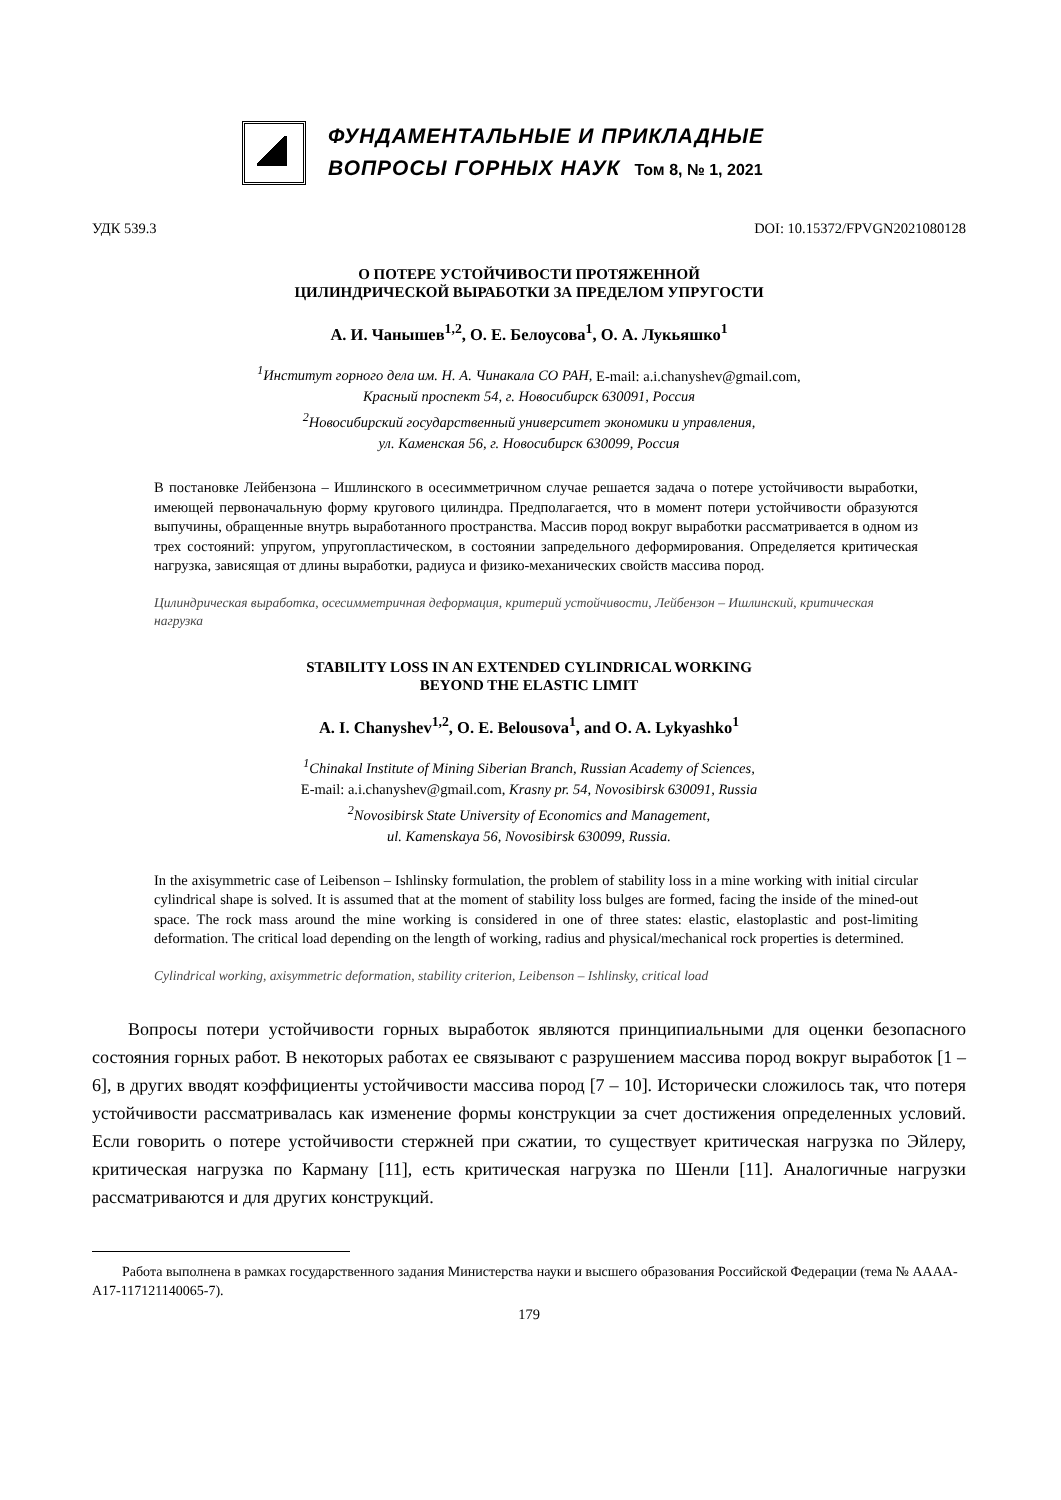ФУНДАМЕНТАЛЬНЫЕ И ПРИКЛАДНЫЕ
ВОПРОСЫ ГОРНЫХ НАУК Том 8, № 1, 2021
УДК 539.3 DOI: 10.15372/FPVGN2021080128
О ПОТЕРЕ УСТОЙЧИВОСТИ ПРОТЯЖЕННОЙ
ЦИЛИНДРИЧЕСКОЙ ВЫРАБОТКИ ЗА ПРЕДЕЛОМ УПРУГОСТИ
А. И. Чанышев<sup>1,2</sup>, О. Е. Белоусова<sup>1</sup>, О. А. Лукьяшко<sup>1</sup>
<sup>1</sup> Институт горного дела им. Н. А. Чинакала СО РАН, E-mail: a.i.chanyshev@gmail.com,
Красный проспект 54, г. Новосибирск 630091, Россия
<sup>2</sup> Новосибирский государственный университет экономики и управления,
ул. Каменская 56, г. Новосибирск 630099, Россия
В постановке Лейбензона – Ишлинского в осесимметричном случае решается задача о потере устойчивости выработки, имеющей первоначальную форму кругового цилиндра. Предполагается, что в момент потери устойчивости образуются выпучины, обращенные внутрь выработанного пространства. Массив пород вокруг выработки рассматривается в одном из трех состояний: упругом, упругопластическом, в состоянии запредельного деформирования. Определяется критическая нагрузка, зависящая от длины выработки, радиуса и физико-механических свойств массива пород.
Цилиндрическая выработка, осесимметричная деформация, критерий устойчивости, Лейбензон – Ишлинский, критическая нагрузка
STABILITY LOSS IN AN EXTENDED CYLINDRICAL WORKING
BEYOND THE ELASTIC LIMIT
A. I. Chanyshev<sup>1,2</sup>, O. E. Belousova<sup>1</sup>, and O. A. Lykyashko<sup>1</sup>
<sup>1</sup> Chinakal Institute of Mining Siberian Branch, Russian Academy of Sciences,
E-mail: a.i.chanyshev@gmail.com, Krasny pr. 54, Novosibirsk 630091, Russia
<sup>2</sup> Novosibirsk State University of Economics and Management,
ul. Kamenskaya 56, Novosibirsk 630099, Russia.
In the axisymmetric case of Leibenson – Ishlinsky formulation, the problem of stability loss in a mine working with initial circular cylindrical shape is solved. It is assumed that at the moment of stability loss bulges are formed, facing the inside of the mined-out space. The rock mass around the mine working is considered in one of three states: elastic, elastoplastic and post-limiting deformation. The critical load depending on the length of working, radius and physical/mechanical rock properties is determined.
Cylindrical working, axisymmetric deformation, stability criterion, Leibenson – Ishlinsky, critical load
Вопросы потери устойчивости горных выработок являются принципиальными для оценки безопасного состояния горных работ. В некоторых работах ее связывают с разрушением массива пород вокруг выработок [1 – 6], в других вводят коэффициенты устойчивости массива пород [7 – 10]. Исторически сложилось так, что потеря устойчивости рассматривалась как изменение формы конструкции за счет достижения определенных условий. Если говорить о потере устойчивости стержней при сжатии, то существует критическая нагрузка по Эйлеру, критическая нагрузка по Карману [11], есть критическая нагрузка по Шенли [11]. Аналогичные нагрузки рассматриваются и для других конструкций.
Работа выполнена в рамках государственного задания Министерства науки и высшего образования Российской Федерации (тема № АААА-А17-117121140065-7).
179